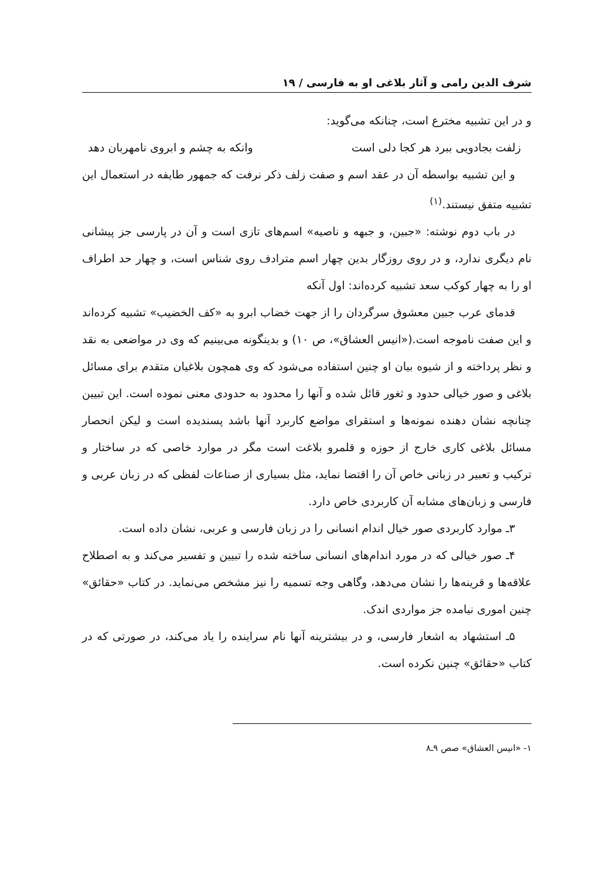شرف الدین رامی و آثار بلاغی او به فارسی / ۱۹
و در این تشبیه مخترع است، چنانکه می‌گوید:
زلفت بجادویی ببرد هر کجا دلی است وانکه به چشم و ابروی نامهربان دهد
و این تشبیه بواسطه آن در عقد اسم و صفت زلف ذکر نرفت که جمهور طایفه در استعمال این تشبیه متفق نیستند.<sup>(۱)</sup>
در باب دوم نوشته: «جبین، و جبهه و ناصیه» اسم‌های تازی است و آن در پارسی جز پیشانی نام دیگری ندارد، و در روی روزگار بدین چهار اسم مترادف روی شناس است، و چهار حد اطراف او را به چهار کوکب سعد تشبیه کرده‌اند: اول آنکه
قدمای عرب جبین معشوق سرگردان را از جهت خضاب ابرو به «کف الخضیب» تشبیه کرده‌اند و این صفت ناموجه است.(«انیس العشاق»، ص ۱۰) و بدینگونه می‌بینیم که وی در مواضعی به نقد و نظر پرداخته و از شیوه بیان او چنین استفاده می‌شود که وی همچون بلاغیان متقدم برای مسائل بلاغی و صور خیالی حدود و ثغور قائل شده و آنها را محدود به حدودی معنی نموده است. این تبیین چنانچه نشان دهنده نمونه‌ها و استقرای مواضع کاربرد آنها باشد پسندیده است و لیکن انحصار مسائل بلاغی کاری خارج از حوزه و قلمرو بلاغت است مگر در موارد خاصی که در ساختار و ترکیب و تعبیر در زبانی خاص آن را اقتضا نماید، مثل بسیاری از صناعات لفظی که در زبان عربی و فارسی و زبان‌های مشابه آن کاربردی خاص دارد.
۳ـ موارد کاربردی صور خیال اندام انسانی را در زبان فارسی و عربی، نشان داده است.
۴ـ صور خیالی که در مورد اندام‌های انسانی ساخته شده را تبیین و تفسیر می‌کند و به اصطلاح علاقه‌ها و قرینه‌ها را نشان می‌دهد، وگاهی وجه تسمیه را نیز مشخص می‌نماید. در کتاب «حقائق» چنین اموری نیامده جز مواردی اندک.
۵ـ استشهاد به اشعار فارسی، و در بیشترینه آنها نام سراینده را یاد می‌کند، در صورتی که در کتاب «حقائق» چنین نکرده است.
۱- «انیس العشاق» صص ۹ـ۸